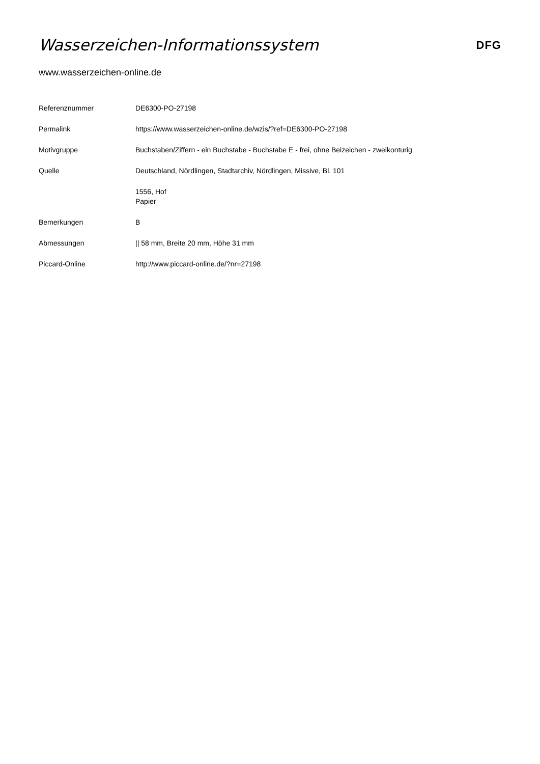Wasserzeichen-Informationssystem
DFG
www.wasserzeichen-online.de
| Referenznummer | DE6300-PO-27198 |
| Permalink | https://www.wasserzeichen-online.de/wzis/?ref=DE6300-PO-27198 |
| Motivgruppe | Buchstaben/Ziffern - ein Buchstabe - Buchstabe E - frei, ohne Beizeichen - zweikonturig |
| Quelle | Deutschland, Nördlingen, Stadtarchiv, Nördlingen, Missive, Bl. 101 |
| | 1556, Hof Papier |
| Bemerkungen | B |
| Abmessungen | // 58 mm, Breite 20 mm, Höhe 31 mm |
| Piccard-Online | http://www.piccard-online.de/?nr=27198 |